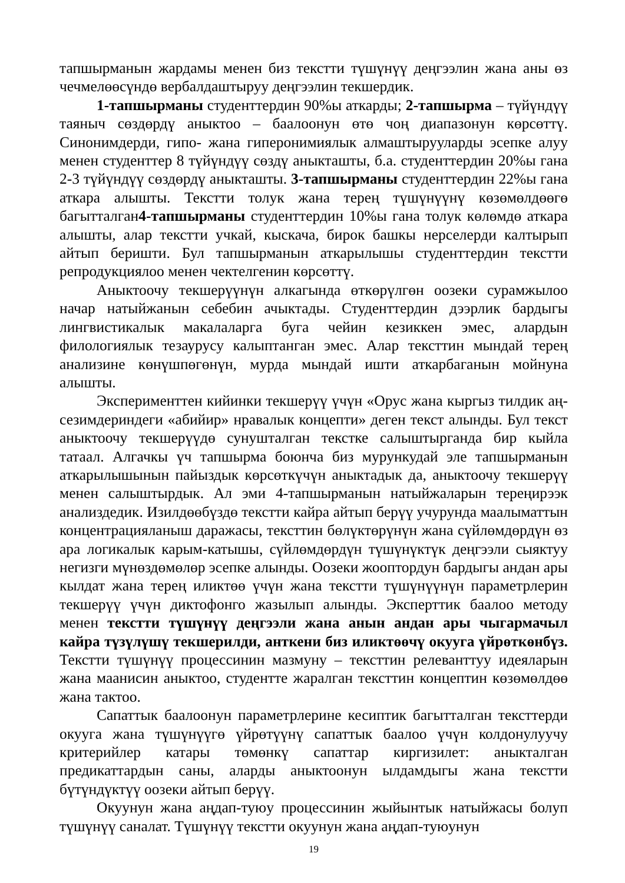тапшырманын жардамы менен биз текстти түшүнүү деңгээлин жана аны өз чечмелөөсүндө вербалдаштыруу деңгээлин текшердик.
1-тапшырманы студенттердин 90%ы аткарды; 2-тапшырма – түйүндүү таяныч сөздөрдү аныктоо – баалоонун өтө чоң диапазонун көрсөттү. Синонимдерди, гипо- жана гиперонимиялык алмаштырууларды эсепке алуу менен студенттер 8 түйүндүү сөздү аныкташты, б.а. студенттердин 20%ы гана 2-3 түйүндүү сөздөрдү аныкташты. 3-тапшырманы студенттердин 22%ы гана аткара алышты. Текстти толук жана терең түшүнүүнү көзөмөлдөөгө багытталган4-тапшырманы студенттердин 10%ы гана толук көлөмдө аткара алышты, алар текстти учкай, кыскача, бирок башкы нерселерди калтырып айтып беришти. Бул тапшырманын аткарылышы студенттердин текстти репродукциялоо менен чектелгенин көрсөттү.
Аныктоочу текшерүүнүн алкагында өткөрүлгөн оозеки сурамжылоо начар натыйжанын себебин ачыктады. Студенттердин дээрлик бардыгы лингвистикалык макалаларга буга чейин кезиккен эмес, алардын филологиялык тезаурусу калыптанган эмес. Алар тексттин мындай терең анализине көнүшпөгөнүн, мурда мындай ишти аткарбаганын мойнуна алышты.
Эксперименттен кийинки текшерүү үчүн «Орус жана кыргыз тилдик аң-сезимдериндеги «абийир» нравалык концепти» деген текст алынды. Бул текст аныктоочу текшерүүдө сунушталган текстке салыштырганда бир кыйла татаал. Алгачкы үч тапшырма боюнча биз мурункудай эле тапшырманын аткарылышынын пайыздык көрсөткүчүн аныктадык да, аныктоочу текшерүү менен салыштырдык. Ал эми 4-тапшырманын натыйжаларын тереңирээк анализдедик. Изилдөөбүздө текстти кайра айтып берүү учурунда маалыматтын концентрацияланыш даражасы, тексттин бөлүктөрүнүн жана сүйлөмдөрдүн өз ара логикалык карым-катышы, сүйлөмдөрдүн түшүнүктүк деңгээли сыяктуу негизги мүнөздөмөлөр эсепке алынды. Оозеки жооптордун бардыгы андан ары кылдат жана терең иликтөө үчүн жана текстти түшүнүүнүн параметрлерин текшерүү үчүн диктофонго жазылып алынды. Эксперттик баалоо методу менен текстти түшүнүү деңгээли жана анын андан ары чыгармачыл кайра түзүлүшү текшерилди, анткени биз иликтөөчү окууга үйрөткөнбүз. Текстти түшүнүү процессинин мазмуну – тексттин релеванттуу идеяларын жана маанисин аныктоо, студентте жаралган тексттин концептин көзөмөлдөө жана тактоо.
Сапаттык баалоонун параметрлерине кесиптик багытталган тексттерди окууга жана түшүнүүгө үйрөтүүнү сапаттык баалоо үчүн колдонулуучу критерийлер катары төмөнкү сапаттар киргизилет: аныкталган предикаттардын саны, аларды аныктоонун ылдамдыгы жана текстти бүтүндүктүү оозеки айтып берүү.
Окуунун жана аңдап-туюу процессинин жыйынтык натыйжасы болуп түшүнүү саналат. Түшүнүү текстти окуунун жана аңдап-туюунун
19